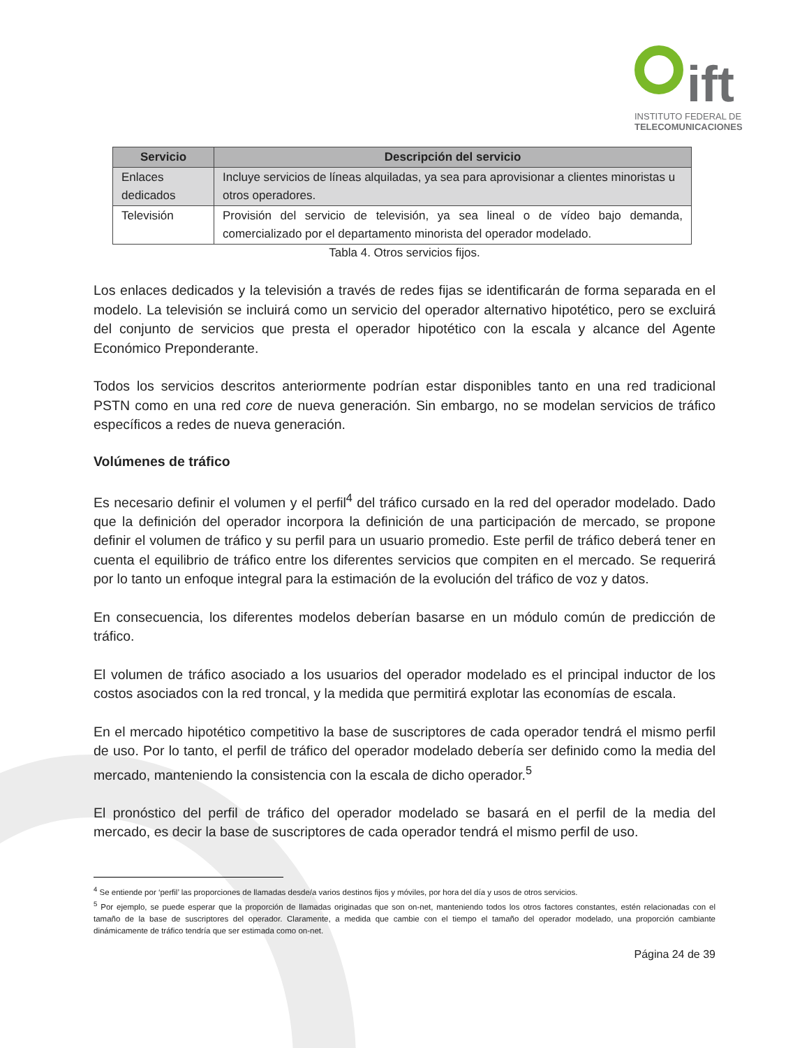ift
INSTITUTO FEDERAL DE
TELECOMUNICACIONES
| Servicio | Descripción del servicio |
| --- | --- |
| Enlaces dedicados | Incluye servicios de líneas alquiladas, ya sea para aprovisionar a clientes minoristas u otros operadores. |
| Televisión | Provisión del servicio de televisión, ya sea lineal o de vídeo bajo demanda, comercializado por el departamento minorista del operador modelado. |
Tabla 4. Otros servicios fijos.
Los enlaces dedicados y la televisión a través de redes fijas se identificarán de forma separada en el modelo. La televisión se incluirá como un servicio del operador alternativo hipotético, pero se excluirá del conjunto de servicios que presta el operador hipotético con la escala y alcance del Agente Económico Preponderante.
Todos los servicios descritos anteriormente podrían estar disponibles tanto en una red tradicional PSTN como en una red core de nueva generación. Sin embargo, no se modelan servicios de tráfico específicos a redes de nueva generación.
Volúmenes de tráfico
Es necesario definir el volumen y el perfil<sup>4</sup> del tráfico cursado en la red del operador modelado. Dado que la definición del operador incorpora la definición de una participación de mercado, se propone definir el volumen de tráfico y su perfil para un usuario promedio. Este perfil de tráfico deberá tener en cuenta el equilibrio de tráfico entre los diferentes servicios que compiten en el mercado. Se requerirá por lo tanto un enfoque integral para la estimación de la evolución del tráfico de voz y datos.
En consecuencia, los diferentes modelos deberían basarse en un módulo común de predicción de tráfico.
El volumen de tráfico asociado a los usuarios del operador modelado es el principal inductor de los costos asociados con la red troncal, y la medida que permitirá explotar las economías de escala.
En el mercado hipotético competitivo la base de suscriptores de cada operador tendrá el mismo perfil de uso. Por lo tanto, el perfil de tráfico del operador modelado debería ser definido como la media del mercado, manteniendo la consistencia con la escala de dicho operador.<sup>5</sup>
El pronóstico del perfil de tráfico del operador modelado se basará en el perfil de la media del mercado, es decir la base de suscriptores de cada operador tendrá el mismo perfil de uso.
<sup>4</sup> Se entiende por ‘perfil’ las proporciones de llamadas desde/a varios destinos fijos y móviles, por hora del día y usos de otros servicios.
<sup>5</sup> Por ejemplo, se puede esperar que la proporción de llamadas originadas que son on-net, manteniendo todos los otros factores constantes, estén relacionadas con el tamaño de la base de suscriptores del operador. Claramente, a medida que cambie con el tiempo el tamaño del operador modelado, una proporción cambiante dinámicamente de tráfico tendría que ser estimada como on-net.
Página 24 de 39